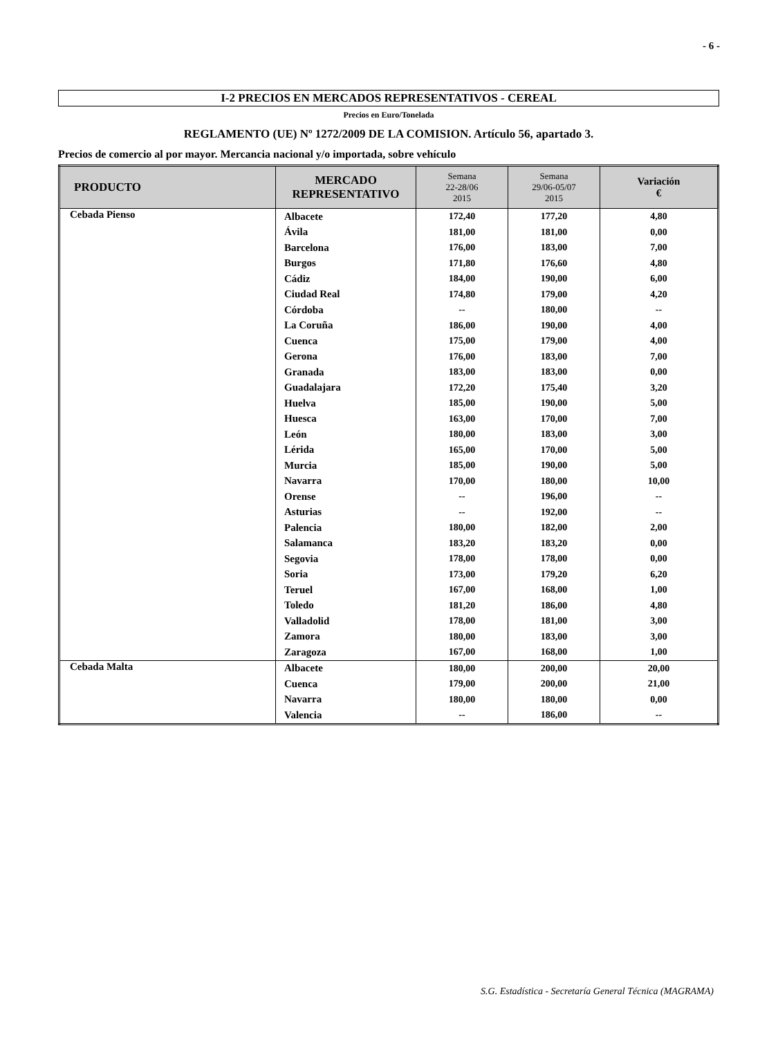- 6 -
I-2 PRECIOS EN MERCADOS REPRESENTATIVOS - CEREAL
Precios en Euro/Tonelada
REGLAMENTO (UE) Nº 1272/2009 DE LA COMISION. Artículo 56, apartado 3.
Precios de comercio al por mayor. Mercancia nacional y/o importada, sobre vehículo
| PRODUCTO | MERCADO REPRESENTATIVO | Semana 22-28/06 2015 | Semana 29/06-05/07 2015 | Variación € |
| --- | --- | --- | --- | --- |
| Cebada Pienso | Albacete | 172,40 | 177,20 | 4,80 |
| | Ávila | 181,00 | 181,00 | 0,00 |
| | Barcelona | 176,00 | 183,00 | 7,00 |
| | Burgos | 171,80 | 176,60 | 4,80 |
| | Cádiz | 184,00 | 190,00 | 6,00 |
| | Ciudad Real | 174,80 | 179,00 | 4,20 |
| | Córdoba | -- | 180,00 | -- |
| | La Coruña | 186,00 | 190,00 | 4,00 |
| | Cuenca | 175,00 | 179,00 | 4,00 |
| | Gerona | 176,00 | 183,00 | 7,00 |
| | Granada | 183,00 | 183,00 | 0,00 |
| | Guadalajara | 172,20 | 175,40 | 3,20 |
| | Huelva | 185,00 | 190,00 | 5,00 |
| | Huesca | 163,00 | 170,00 | 7,00 |
| | León | 180,00 | 183,00 | 3,00 |
| | Lérida | 165,00 | 170,00 | 5,00 |
| | Murcia | 185,00 | 190,00 | 5,00 |
| | Navarra | 170,00 | 180,00 | 10,00 |
| | Orense | -- | 196,00 | -- |
| | Asturias | -- | 192,00 | -- |
| | Palencia | 180,00 | 182,00 | 2,00 |
| | Salamanca | 183,20 | 183,20 | 0,00 |
| | Segovia | 178,00 | 178,00 | 0,00 |
| | Soria | 173,00 | 179,20 | 6,20 |
| | Teruel | 167,00 | 168,00 | 1,00 |
| | Toledo | 181,20 | 186,00 | 4,80 |
| | Valladolid | 178,00 | 181,00 | 3,00 |
| | Zamora | 180,00 | 183,00 | 3,00 |
| | Zaragoza | 167,00 | 168,00 | 1,00 |
| Cebada Malta | Albacete | 180,00 | 200,00 | 20,00 |
| | Cuenca | 179,00 | 200,00 | 21,00 |
| | Navarra | 180,00 | 180,00 | 0,00 |
| | Valencia | -- | 186,00 | -- |
S.G. Estadística - Secretaría General Técnica (MAGRAMA)